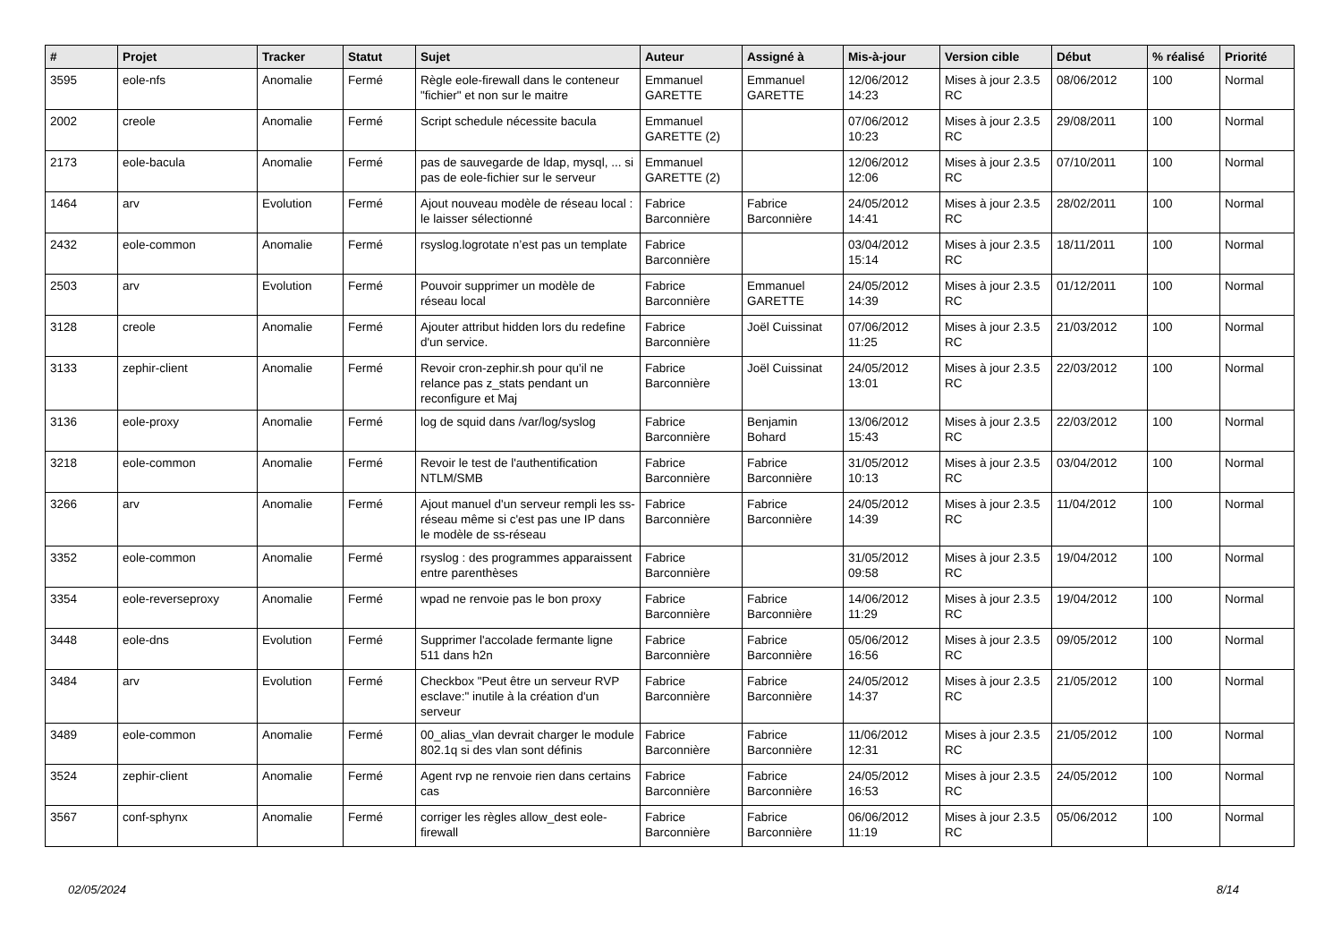| # | Projet | Tracker | Statut | Sujet | Auteur | Assigné à | Mis-à-jour | Version cible | Début | % réalisé | Priorité |
| --- | --- | --- | --- | --- | --- | --- | --- | --- | --- | --- | --- |
| 3595 | eole-nfs | Anomalie | Fermé | Règle eole-firewall dans le conteneur "fichier" et non sur le maitre | Emmanuel GARETTE | Emmanuel GARETTE | 12/06/2012 14:23 | Mises à jour 2.3.5 RC | 08/06/2012 | 100 | Normal |
| 2002 | creole | Anomalie | Fermé | Script schedule nécessite bacula | Emmanuel GARETTE (2) | | 07/06/2012 10:23 | Mises à jour 2.3.5 RC | 29/08/2011 | 100 | Normal |
| 2173 | eole-bacula | Anomalie | Fermé | pas de sauvegarde de ldap, mysql, ... si pas de eole-fichier sur le serveur | Emmanuel GARETTE (2) | | 12/06/2012 12:06 | Mises à jour 2.3.5 RC | 07/10/2011 | 100 | Normal |
| 1464 | arv | Evolution | Fermé | Ajout nouveau modèle de réseau local : le laisser sélectionné | Fabrice Barconnière | Fabrice Barconnière | 24/05/2012 14:41 | Mises à jour 2.3.5 RC | 28/02/2011 | 100 | Normal |
| 2432 | eole-common | Anomalie | Fermé | rsyslog.logrotate n’est pas un template | Fabrice Barconnière | | 03/04/2012 15:14 | Mises à jour 2.3.5 RC | 18/11/2011 | 100 | Normal |
| 2503 | arv | Evolution | Fermé | Pouvoir supprimer un modèle de réseau local | Fabrice Barconnière | Emmanuel GARETTE | 24/05/2012 14:39 | Mises à jour 2.3.5 RC | 01/12/2011 | 100 | Normal |
| 3128 | creole | Anomalie | Fermé | Ajouter attribut hidden lors du redefine d'un service. | Fabrice Barconnière | Joël Cuissinat | 07/06/2012 11:25 | Mises à jour 2.3.5 RC | 21/03/2012 | 100 | Normal |
| 3133 | zephir-client | Anomalie | Fermé | Revoir cron-zephir.sh pour qu'il ne relance pas z_stats pendant un reconfigure et Maj | Fabrice Barconnière | Joël Cuissinat | 24/05/2012 13:01 | Mises à jour 2.3.5 RC | 22/03/2012 | 100 | Normal |
| 3136 | eole-proxy | Anomalie | Fermé | log de squid dans /var/log/syslog | Fabrice Barconnière | Benjamin Bohard | 13/06/2012 15:43 | Mises à jour 2.3.5 RC | 22/03/2012 | 100 | Normal |
| 3218 | eole-common | Anomalie | Fermé | Revoir le test de l'authentification NTLM/SMB | Fabrice Barconnière | Fabrice Barconnière | 31/05/2012 10:13 | Mises à jour 2.3.5 RC | 03/04/2012 | 100 | Normal |
| 3266 | arv | Anomalie | Fermé | Ajout manuel d'un serveur rempli les ss-réseau même si c'est pas une IP dans le modèle de ss-réseau | Fabrice Barconnière | Fabrice Barconnière | 24/05/2012 14:39 | Mises à jour 2.3.5 RC | 11/04/2012 | 100 | Normal |
| 3352 | eole-common | Anomalie | Fermé | rsyslog : des programmes apparaissent entre parenthèses | Fabrice Barconnière | | 31/05/2012 09:58 | Mises à jour 2.3.5 RC | 19/04/2012 | 100 | Normal |
| 3354 | eole-reverseproxy | Anomalie | Fermé | wpad ne renvoie pas le bon proxy | Fabrice Barconnière | Fabrice Barconnière | 14/06/2012 11:29 | Mises à jour 2.3.5 RC | 19/04/2012 | 100 | Normal |
| 3448 | eole-dns | Evolution | Fermé | Supprimer l'accolade fermante ligne 511 dans h2n | Fabrice Barconnière | Fabrice Barconnière | 05/06/2012 16:56 | Mises à jour 2.3.5 RC | 09/05/2012 | 100 | Normal |
| 3484 | arv | Evolution | Fermé | Checkbox "Peut être un serveur RVP esclave:" inutile à la création d'un serveur | Fabrice Barconnière | Fabrice Barconnière | 24/05/2012 14:37 | Mises à jour 2.3.5 RC | 21/05/2012 | 100 | Normal |
| 3489 | eole-common | Anomalie | Fermé | 00_alias_vlan devrait charger le module 802.1q si des vlan sont définis | Fabrice Barconnière | Fabrice Barconnière | 11/06/2012 12:31 | Mises à jour 2.3.5 RC | 21/05/2012 | 100 | Normal |
| 3524 | zephir-client | Anomalie | Fermé | Agent rvp ne renvoie rien dans certains cas | Fabrice Barconnière | Fabrice Barconnière | 24/05/2012 16:53 | Mises à jour 2.3.5 RC | 24/05/2012 | 100 | Normal |
| 3567 | conf-sphynx | Anomalie | Fermé | corriger les règles allow_dest eole-firewall | Fabrice Barconnière | Fabrice Barconnière | 06/06/2012 11:19 | Mises à jour 2.3.5 RC | 05/06/2012 | 100 | Normal |
02/05/2024 8/14